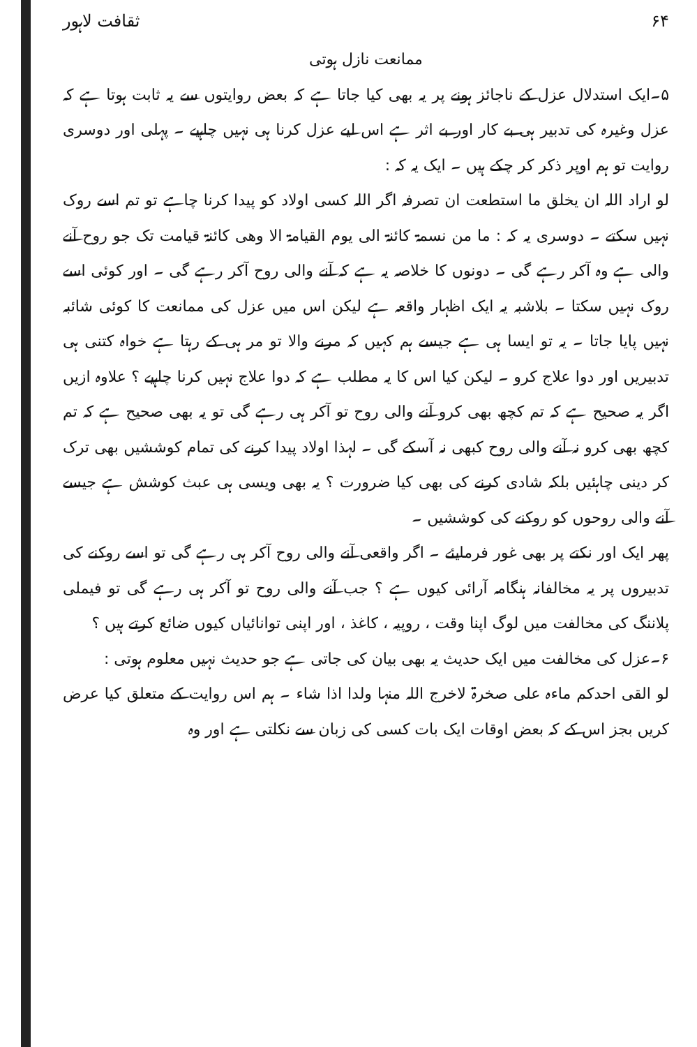۶۴ ثقافت لاہور
ممانعت نازل ہوتی
۵۔ایک استدلال عزل کے ناجائز ہونے پر یہ بھی کیا جاتا ہے کہ بعض روایتوں سے یہ ثابت ہوتا ہے کہ عزل وغیرہ کی تدبیر ہی بے کار اور بے اثر ہے اس لیے عزل کرنا ہی نہیں چاہیے ۔ پہلی اور دوسری روایت تو ہم اوپر ذکر کر چکے ہیں ۔ ایک یہ کہ :
لو اراد اللہ ان یخلق ما استطعت ان تصرفہ اگر اللہ کسی اولاد کو پیدا کرنا چاہے تو تم اسے روک نہیں سکتے ۔ دوسری یہ کہ : ما من نسمۃ کائنۃ الی یوم القیامۃ الا وھی کائنۃ قیامت تک جو روح آنے والی ہے وہ آکر رہے گی ۔ دونوں کا خلاصہ یہ ہے کہ آنے والی روح آکر رہے گی ۔ اور کوئی اسے روک نہیں سکتا ۔ بلاشبہ یہ ایک اظہار واقعہ ہے لیکن اس میں عزل کی ممانعت کا کوئی شائبہ نہیں پایا جاتا ۔ یہ تو ایسا ہی ہے جیسے ہم کہیں کہ مرنے والا تو مر ہی کے رہتا ہے خواہ کتنی ہی تدبیریں اور دوا علاج کرو ۔ لیکن کیا اس کا یہ مطلب ہے کہ دوا علاج نہیں کرنا چاہیے ؟ علاوہ ازیں اگر یہ صحیح ہے کہ تم کچھ بھی کرو آنے والی روح تو آکر ہی رہے گی تو یہ بھی صحیح ہے کہ تم کچھ بھی کرو نہ آنے والی روح کبھی نہ آسکے گی ۔ لہذا اولاد پیدا کرنے کی تمام کوششیں بھی ترک کر دینی چاہئیں بلکہ شادی کرنے کی بھی کیا ضرورت ؟ یہ بھی ویسی ہی عبث کوشش ہے جیسے آنے والی روحوں کو روکنے کی کوششیں ۔
پھر ایک اور نکتے پر بھی غور فرمایئے ۔ اگر واقعی آنے والی روح آکر ہی رہے گی تو اسے روکنے کی تدبیروں پر یہ مخالفانہ ہنگامہ آرائی کیوں ہے ؟ جب آنے والی روح تو آکر ہی رہے گی تو فیملی پلاننگ کی مخالفت میں لوگ اپنا وقت ، روپیہ ، کاغذ ، اور اپنی توانائیاں کیوں ضائع کرتے ہیں ؟
۶۔عزل کی مخالفت میں ایک حدیث یہ بھی بیان کی جاتی ہے جو حدیث نہیں معلوم ہوتی :
لو القی احدکم ماءہ علی صخرۃ لاخرج اللہ منہا ولدا اذا شاء ۔ ہم اس روایت کے متعلق کیا عرض کریں بجز اس کے کہ بعض اوقات ایک بات کسی کی زبان سے نکلتی ہے اور وہ